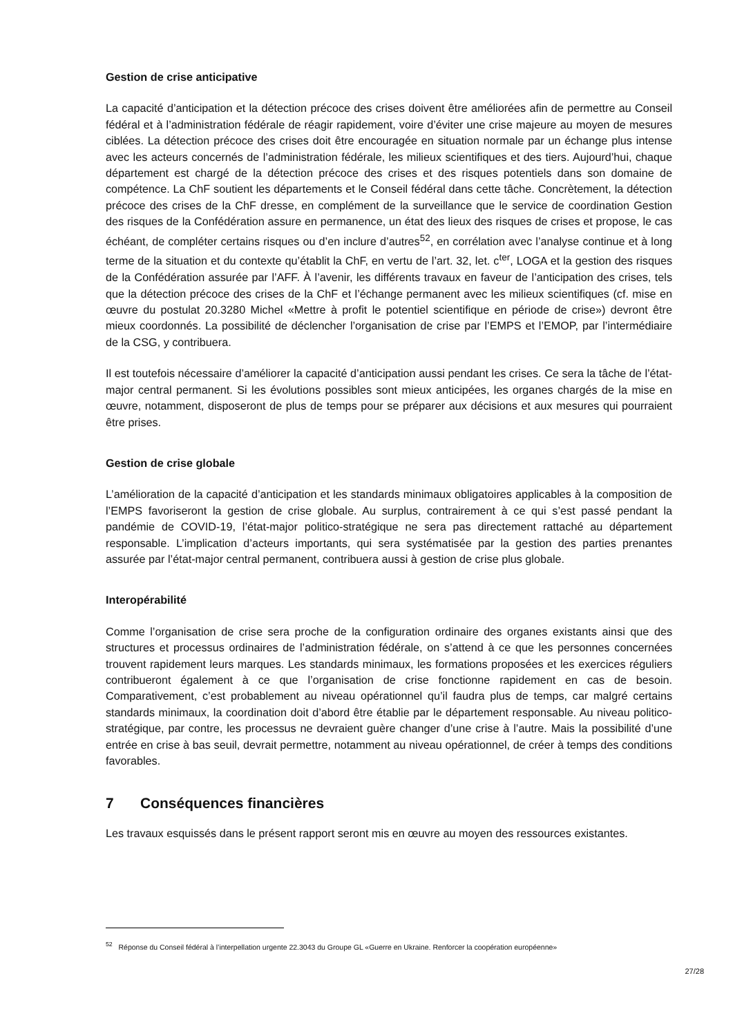Gestion de crise anticipative
La capacité d’anticipation et la détection précoce des crises doivent être améliorées afin de permettre au Conseil fédéral et à l’administration fédérale de réagir rapidement, voire d’éviter une crise majeure au moyen de mesures ciblées. La détection précoce des crises doit être encouragée en situation normale par un échange plus intense avec les acteurs concernés de l’administration fédérale, les milieux scientifiques et des tiers. Aujourd’hui, chaque département est chargé de la détection précoce des crises et des risques potentiels dans son domaine de compétence. La ChF soutient les départements et le Conseil fédéral dans cette tâche. Concrètement, la détection précoce des crises de la ChF dresse, en complément de la surveillance que le service de coordination Gestion des risques de la Confédération assure en permanence, un état des lieux des risques de crises et propose, le cas échéant, de compléter certains risques ou d’en inclure d’autres<sup>52</sup>, en corrélation avec l’analyse continue et à long terme de la situation et du contexte qu’établit la ChF, en vertu de l’art. 32, let. c<sup>ter</sup>, LOGA et la gestion des risques de la Confédération assurée par l’AFF. À l’avenir, les différents travaux en faveur de l’anticipation des crises, tels que la détection précoce des crises de la ChF et l’échange permanent avec les milieux scientifiques (cf. mise en œuvre du postulat 20.3280 Michel «Mettre à profit le potentiel scientifique en période de crise») devront être mieux coordonnés. La possibilité de déclencher l’organisation de crise par l’EMPS et l’EMOP, par l’intermédiaire de la CSG, y contribuera.
Il est toutefois nécessaire d’améliorer la capacité d’anticipation aussi pendant les crises. Ce sera la tâche de l’état-major central permanent. Si les évolutions possibles sont mieux anticipées, les organes chargés de la mise en œuvre, notamment, disposeront de plus de temps pour se préparer aux décisions et aux mesures qui pourraient être prises.
Gestion de crise globale
L’amélioration de la capacité d’anticipation et les standards minimaux obligatoires applicables à la composition de l’EMPS favoriseront la gestion de crise globale. Au surplus, contrairement à ce qui s’est passé pendant la pandémie de COVID-19, l’état-major politico-stratégique ne sera pas directement rattaché au département responsable. L’implication d’acteurs importants, qui sera systématisée par la gestion des parties prenantes assurée par l’état-major central permanent, contribuera aussi à gestion de crise plus globale.
Interopérabilité
Comme l’organisation de crise sera proche de la configuration ordinaire des organes existants ainsi que des structures et processus ordinaires de l’administration fédérale, on s’attend à ce que les personnes concernées trouvent rapidement leurs marques. Les standards minimaux, les formations proposées et les exercices réguliers contribueront également à ce que l’organisation de crise fonctionne rapidement en cas de besoin. Comparativement, c’est probablement au niveau opérationnel qu’il faudra plus de temps, car malgré certains standards minimaux, la coordination doit d’abord être établie par le département responsable. Au niveau politico-stratégique, par contre, les processus ne devraient guère changer d’une crise à l’autre. Mais la possibilité d’une entrée en crise à bas seuil, devrait permettre, notamment au niveau opérationnel, de créer à temps des conditions favorables.
7 Conséquences financières
Les travaux esquissés dans le présent rapport seront mis en œuvre au moyen des ressources existantes.
<sup>52</sup> Réponse du Conseil fédéral à l’interpellation urgente 22.3043 du Groupe GL «Guerre en Ukraine. Renforcer la coopération européenne»
27/28